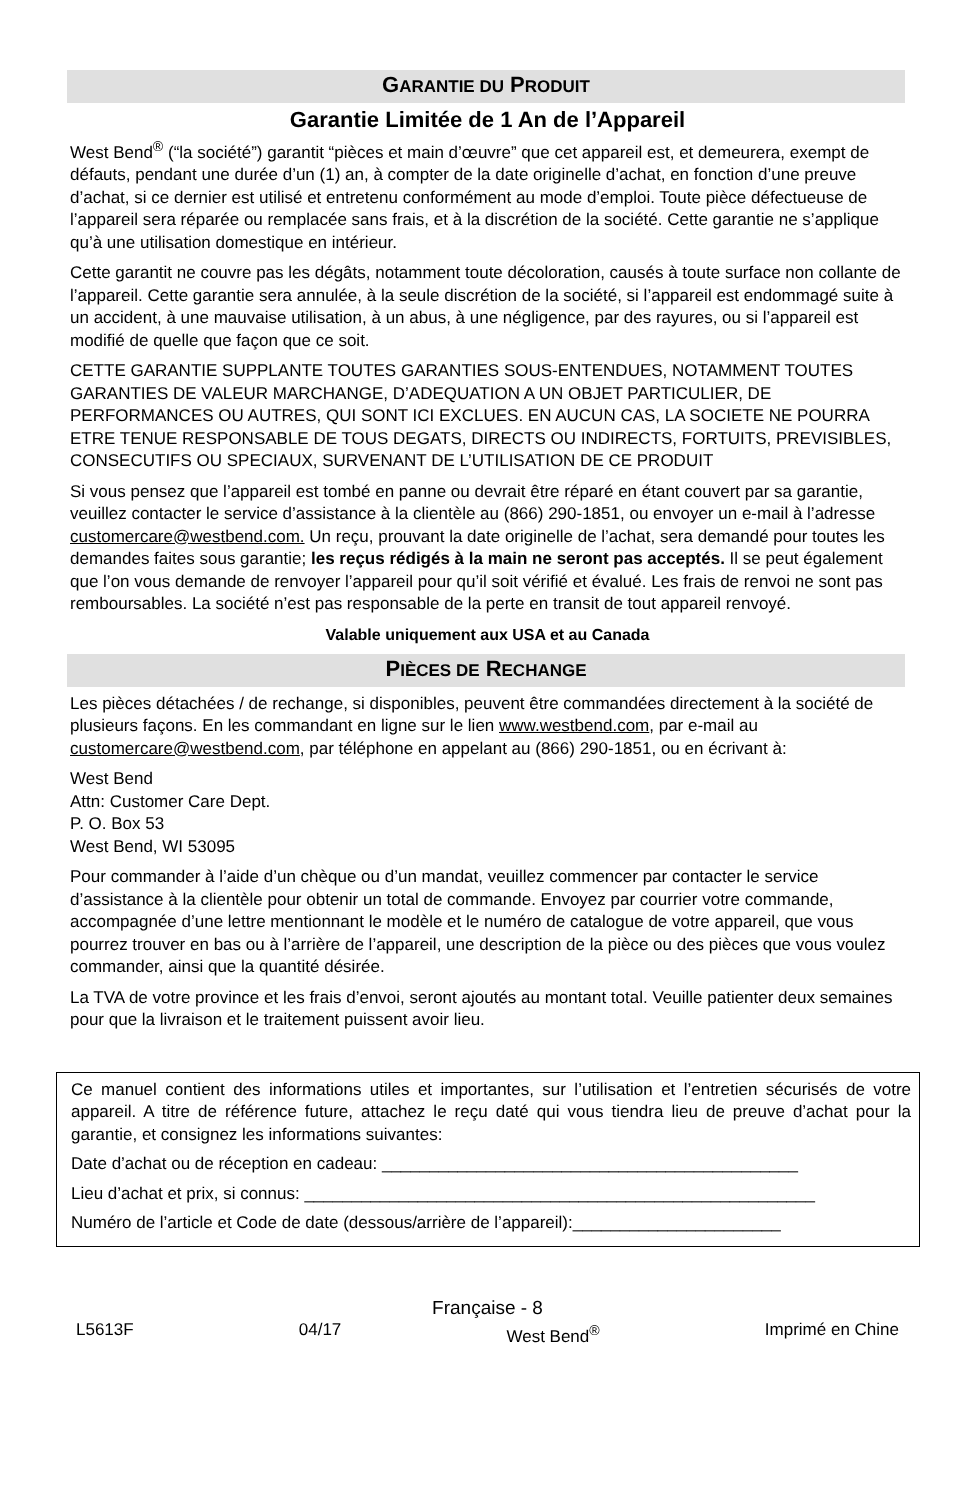GARANTIE DU PRODUIT
Garantie Limitée de 1 An de l’Appareil
West Bend<sup>®</sup> (“la société”) garantit “pièces et main d’œuvre” que cet appareil est, et demeurera, exempt de défauts, pendant une durée d’un (1) an, à compter de la date originelle d’achat, en fonction d’une preuve d’achat, si ce dernier est utilisé et entretenu conformément au mode d’emploi. Toute pièce défectueuse de l’appareil sera réparée ou remplacée sans frais, et à la discrétion de la société. Cette garantie ne s’applique qu’à une utilisation domestique en intérieur.
Cette garantit ne couvre pas les dégâts, notamment toute décoloration, causés à toute surface non collante de l’appareil. Cette garantie sera annulée, à la seule discrétion de la société, si l’appareil est endommagé suite à un accident, à une mauvaise utilisation, à un abus, à une négligence, par des rayures, ou si l’appareil est modifié de quelle que façon que ce soit.
CETTE GARANTIE SUPPLANTE TOUTES GARANTIES SOUS-ENTENDUES, NOTAMMENT TOUTES GARANTIES DE VALEUR MARCHANGE, D’ADEQUATION A UN OBJET PARTICULIER, DE PERFORMANCES OU AUTRES, QUI SONT ICI EXCLUES. EN AUCUN CAS, LA SOCIETE NE POURRA ETRE TENUE RESPONSABLE DE TOUS DEGATS, DIRECTS OU INDIRECTS, FORTUITS, PREVISIBLES, CONSECUTIFS OU SPECIAUX, SURVENANT DE L’UTILISATION DE CE PRODUIT
Si vous pensez que l’appareil est tombé en panne ou devrait être réparé en étant couvert par sa garantie, veuillez contacter le service d’assistance à la clientèle au (866) 290-1851, ou envoyer un e-mail à l’adresse customercare@westbend.com. Un reçu, prouvant la date originelle de l’achat, sera demandé pour toutes les demandes faites sous garantie; les reçus rédigés à la main ne seront pas acceptés. Il se peut également que l’on vous demande de renvoyer l’appareil pour qu’il soit vérifié et évalué. Les frais de renvoi ne sont pas remboursables. La société n’est pas responsable de la perte en transit de tout appareil renvoyé.
Valable uniquement aux USA et au Canada
PIÈCES DE RECHANGE
Les pièces détachées / de rechange, si disponibles, peuvent être commandées directement à la société de plusieurs façons. En les commandant en ligne sur le lien www.westbend.com, par e-mail au customercare@westbend.com, par téléphone en appelant au (866) 290-1851, ou en écrivant à:
West Bend
Attn: Customer Care Dept.
P. O. Box 53
West Bend, WI 53095
Pour commander à l’aide d’un chèque ou d’un mandat, veuillez commencer par contacter le service d’assistance à la clientèle pour obtenir un total de commande. Envoyez par courrier votre commande, accompagnée d’une lettre mentionnant le modèle et le numéro de catalogue de votre appareil, que vous pourrez trouver en bas ou à l’arrière de l’appareil, une description de la pièce ou des pièces que vous voulez commander, ainsi que la quantité désirée.
La TVA de votre province et les frais d’envoi, seront ajoutés au montant total. Veuille patienter deux semaines pour que la livraison et le traitement puissent avoir lieu.
Ce manuel contient des informations utiles et importantes, sur l’utilisation et l’entretien sécurisés de votre appareil. A titre de référence future, attachez le reçu daté qui vous tiendra lieu de preuve d’achat pour la garantie, et consignez les informations suivantes:
Date d’achat ou de réception en cadeau: ____________________________________________
Lieu d’achat et prix, si connus: ______________________________________________________
Numéro de l’article et Code de date (dessous/arrière de l’appareil):______________________
Française - 8
L5613F 04/17 West Bend<sup>®</sup> Imprimé en Chine